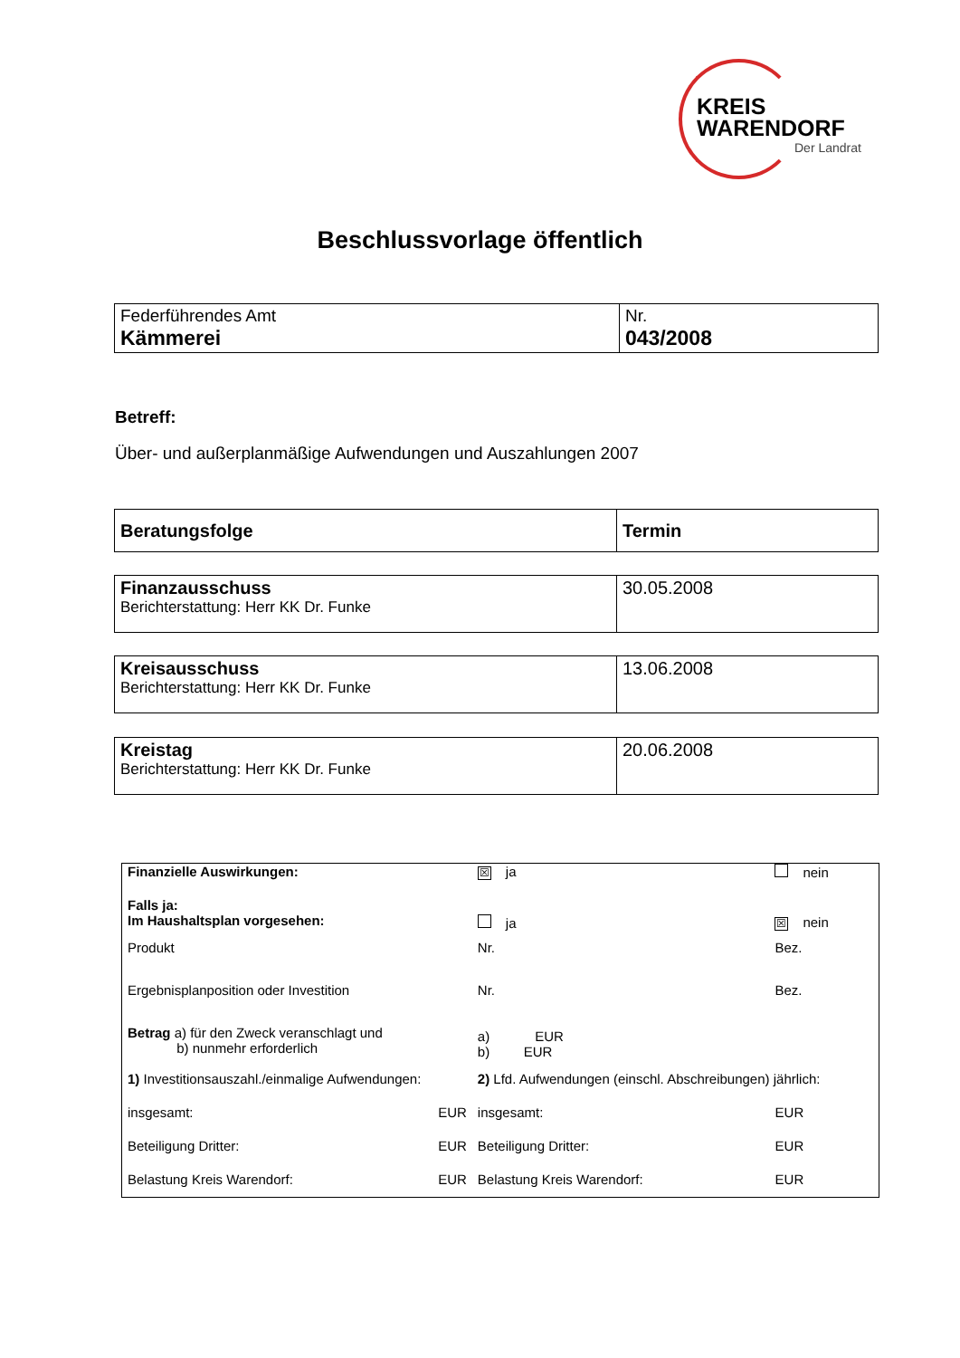KREIS
WARENDORF
Der Landrat
Beschlussvorlage öffentlich
| Federführendes Amt Kämmerei | Nr. 043/2008 |
Betreff:
Über- und außerplanmäßige Aufwendungen und Auszahlungen 2007
| Beratungsfolge | Termin |
| Finanzausschuss Berichterstattung: Herr KK Dr. Funke | 30.05.2008 |
| Kreisausschuss Berichterstattung: Herr KK Dr. Funke | 13.06.2008 |
| Kreistag Berichterstattung: Herr KK Dr. Funke | 20.06.2008 |
| Finanzielle Auswirkungen: | | ☒ ja | | nein | |
| Falls ja: Im Haushaltsplan vorgesehen: | | ja | | ☒ nein | |
| Produkt | | Nr. | | Bez. | |
| Ergebnisplanposition oder Investition | | Nr. | | Bez. | |
| Betrag a) für den Zweck veranschlagt und b) nunmehr erforderlich | | a) EUR b) EUR | | | |
| 1) Investitionsauszahl./einmalige Aufwendungen: | | 2) Lfd. Aufwendungen (einschl. Abschreibungen) jährlich: | | | |
| insgesamt: | EUR | insgesamt: | | | EUR |
| Beteiligung Dritter: | EUR | Beteiligung Dritter: | | | EUR |
| Belastung Kreis Warendorf: | EUR | Belastung Kreis Warendorf: | | | EUR |